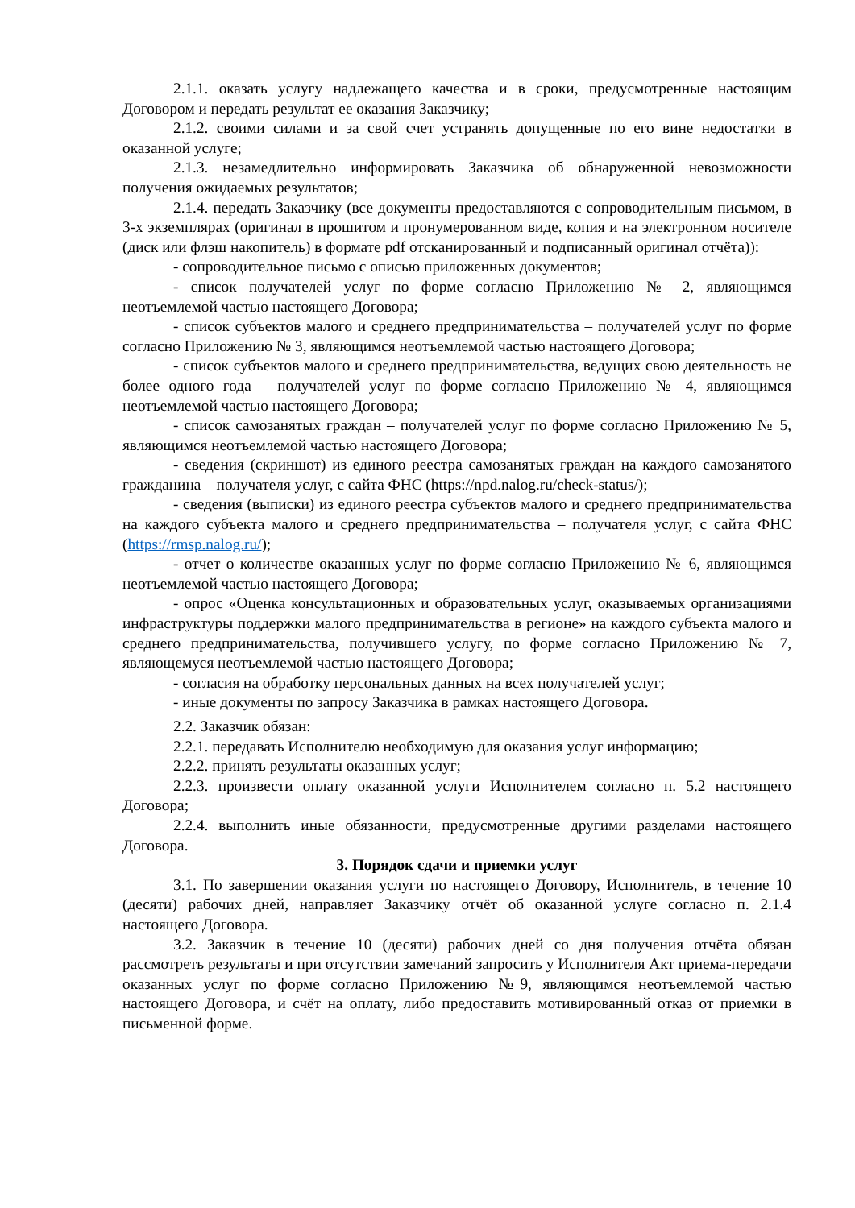2.1.1. оказать услугу надлежащего качества и в сроки, предусмотренные настоящим Договором и передать результат ее оказания Заказчику;
2.1.2. своими силами и за свой счет устранять допущенные по его вине недостатки в оказанной услуге;
2.1.3. незамедлительно информировать Заказчика об обнаруженной невозможности получения ожидаемых результатов;
2.1.4. передать Заказчику (все документы предоставляются с сопроводительным письмом, в 3-х экземплярах (оригинал в прошитом и пронумерованном виде, копия и на электронном носителе (диск или флэш накопитель) в формате pdf отсканированный и подписанный оригинал отчёта)):
- сопроводительное письмо с описью приложенных документов;
- список получателей услуг по форме согласно Приложению № 2, являющимся неотъемлемой частью настоящего Договора;
- список субъектов малого и среднего предпринимательства – получателей услуг по форме согласно Приложению № 3, являющимся неотъемлемой частью настоящего Договора;
- список субъектов малого и среднего предпринимательства, ведущих свою деятельность не более одного года – получателей услуг по форме согласно Приложению № 4, являющимся неотъемлемой частью настоящего Договора;
- список самозанятых граждан – получателей услуг по форме согласно Приложению № 5, являющимся неотъемлемой частью настоящего Договора;
- сведения (скриншот) из единого реестра самозанятых граждан на каждого самозанятого гражданина – получателя услуг, с сайта ФНС (https://npd.nalog.ru/check-status/);
- сведения (выписки) из единого реестра субъектов малого и среднего предпринимательства на каждого субъекта малого и среднего предпринимательства – получателя услуг, с сайта ФНС (https://rmsp.nalog.ru/);
- отчет о количестве оказанных услуг по форме согласно Приложению № 6, являющимся неотъемлемой частью настоящего Договора;
- опрос «Оценка консультационных и образовательных услуг, оказываемых организациями инфраструктуры поддержки малого предпринимательства в регионе» на каждого субъекта малого и среднего предпринимательства, получившего услугу, по форме согласно Приложению № 7, являющемуся неотъемлемой частью настоящего Договора;
- согласия на обработку персональных данных на всех получателей услуг;
- иные документы по запросу Заказчика в рамках настоящего Договора.
2.2. Заказчик обязан:
2.2.1. передавать Исполнителю необходимую для оказания услуг информацию;
2.2.2. принять результаты оказанных услуг;
2.2.3. произвести оплату оказанной услуги Исполнителем согласно п. 5.2 настоящего Договора;
2.2.4. выполнить иные обязанности, предусмотренные другими разделами настоящего Договора.
3. Порядок сдачи и приемки услуг
3.1. По завершении оказания услуги по настоящего Договору, Исполнитель, в течение 10 (десяти) рабочих дней, направляет Заказчику отчёт об оказанной услуге согласно п. 2.1.4 настоящего Договора.
3.2. Заказчик в течение 10 (десяти) рабочих дней со дня получения отчёта обязан рассмотреть результаты и при отсутствии замечаний запросить у Исполнителя Акт приема-передачи оказанных услуг по форме согласно Приложению №9, являющимся неотъемлемой частью настоящего Договора, и счёт на оплату, либо предоставить мотивированный отказ от приемки в письменной форме.